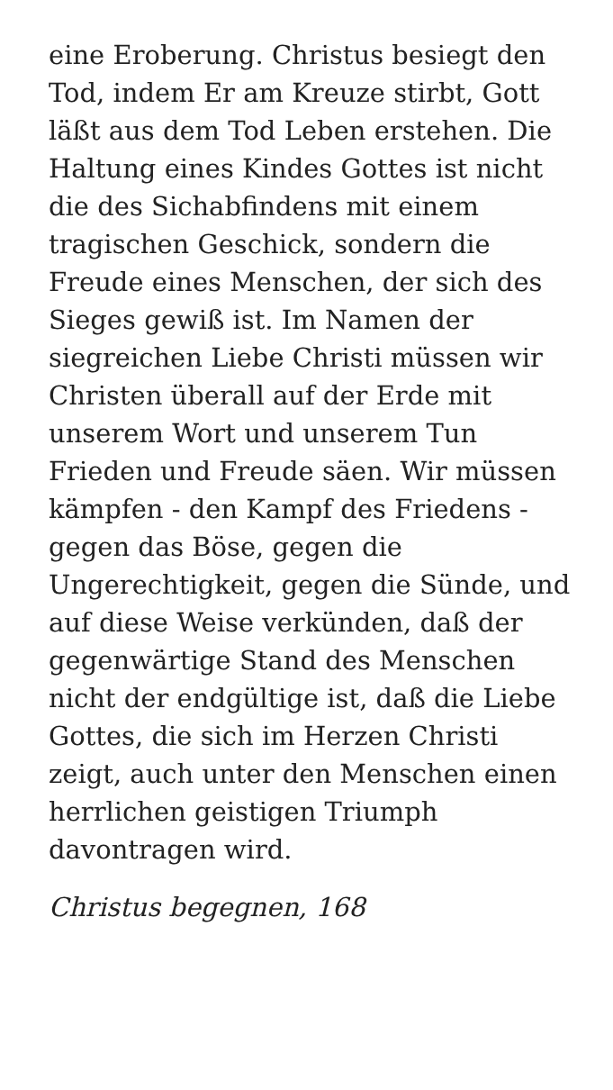eine Eroberung. Christus besiegt den Tod, indem Er am Kreuze stirbt, Gott läßt aus dem Tod Leben erstehen. Die Haltung eines Kindes Gottes ist nicht die des Sichabfindens mit einem tragischen Geschick, sondern die Freude eines Menschen, der sich des Sieges gewiß ist. Im Namen der siegreichen Liebe Christi müssen wir Christen überall auf der Erde mit unserem Wort und unserem Tun Frieden und Freude säen. Wir müssen kämpfen - den Kampf des Friedens - gegen das Böse, gegen die Ungerechtigkeit, gegen die Sünde, und auf diese Weise verkünden, daß der gegenwärtige Stand des Menschen nicht der endgültige ist, daß die Liebe Gottes, die sich im Herzen Christi zeigt, auch unter den Menschen einen herrlichen geistigen Triumph davontragen wird.
Christus begegnen, 168